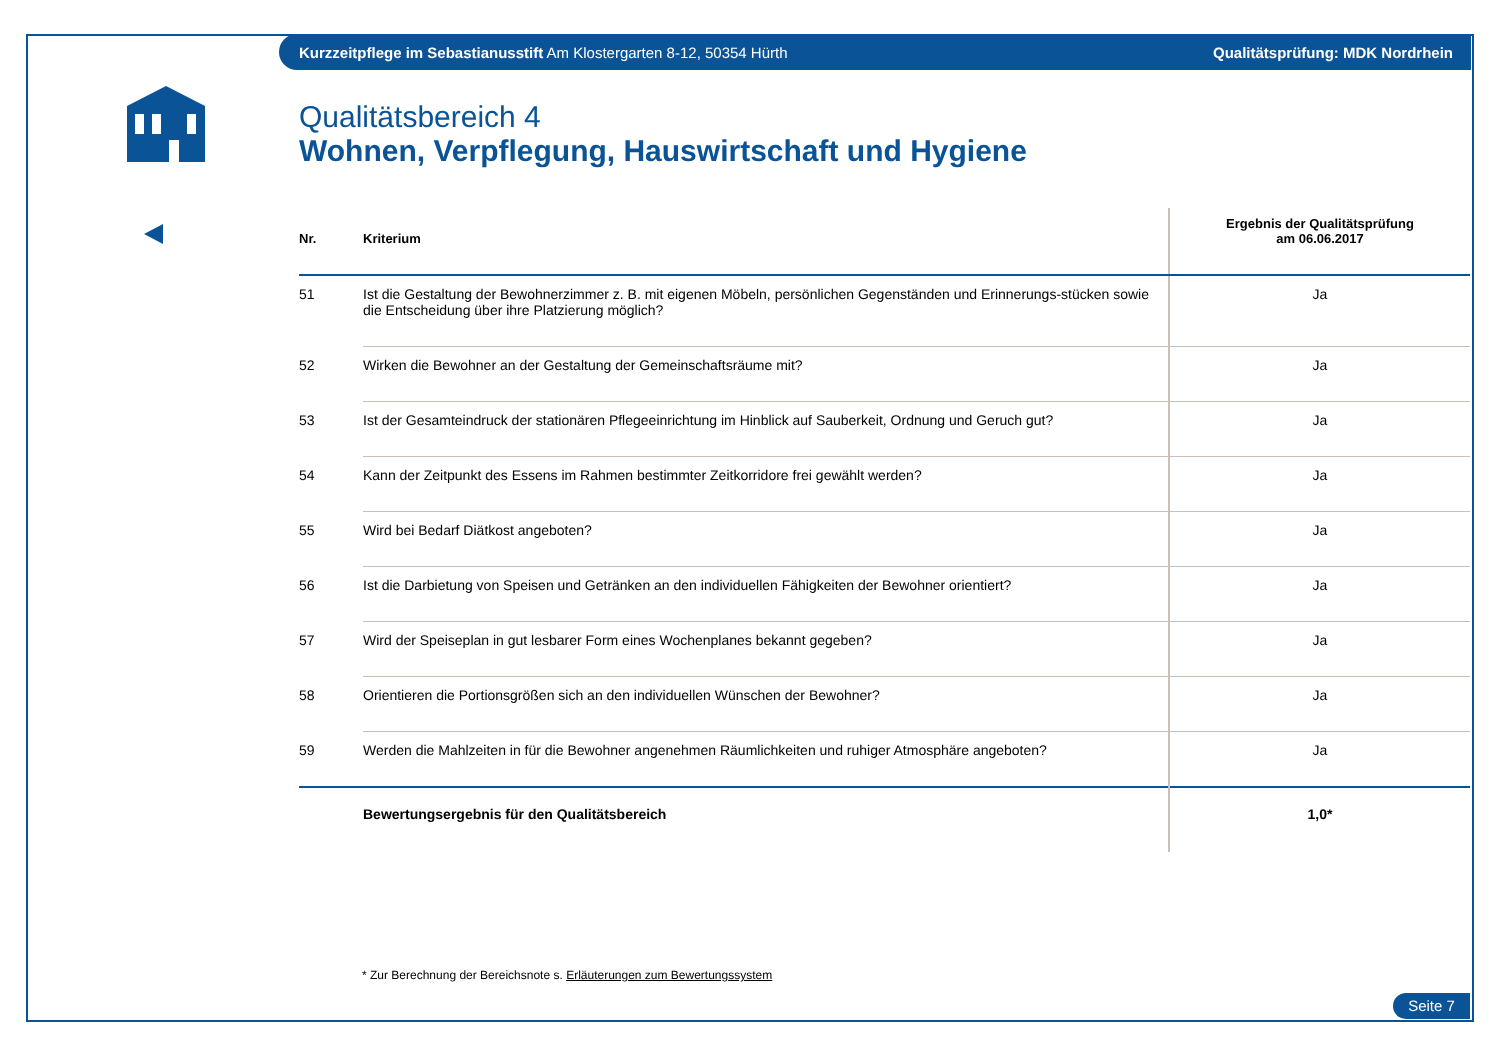Kurzzeitpflege im Sebastianusstift Am Klostergarten 8-12, 50354 Hürth Qualitätsprüfung: MDK Nordrhein
Qualitätsbereich 4
Wohnen, Verpflegung, Hauswirtschaft und Hygiene
| Nr. | Kriterium | Ergebnis der Qualitätsprüfung am 06.06.2017 |
| --- | --- | --- |
| 51 | Ist die Gestaltung der Bewohnerzimmer z. B. mit eigenen Möbeln, persönlichen Gegenständen und Erinnerungs-stücken sowie die Entscheidung über ihre Platzierung möglich? | Ja |
| 52 | Wirken die Bewohner an der Gestaltung der Gemeinschaftsräume mit? | Ja |
| 53 | Ist der Gesamteindruck der stationären Pflegeeinrichtung im Hinblick auf Sauberkeit, Ordnung und Geruch gut? | Ja |
| 54 | Kann der Zeitpunkt des Essens im Rahmen bestimmter Zeitkorridore frei gewählt werden? | Ja |
| 55 | Wird bei Bedarf Diätkost angeboten? | Ja |
| 56 | Ist die Darbietung von Speisen und Getränken an den individuellen Fähigkeiten der Bewohner orientiert? | Ja |
| 57 | Wird der Speiseplan in gut lesbarer Form eines Wochenplanes bekannt gegeben? | Ja |
| 58 | Orientieren die Portionsgrößen sich an den individuellen Wünschen der Bewohner? | Ja |
| 59 | Werden die Mahlzeiten in für die Bewohner angenehmen Räumlichkeiten und ruhiger Atmosphäre angeboten? | Ja |
| | Bewertungsergebnis für den Qualitätsbereich | 1,0* |
* Zur Berechnung der Bereichsnote s. Erläuterungen zum Bewertungssystem
Seite 7